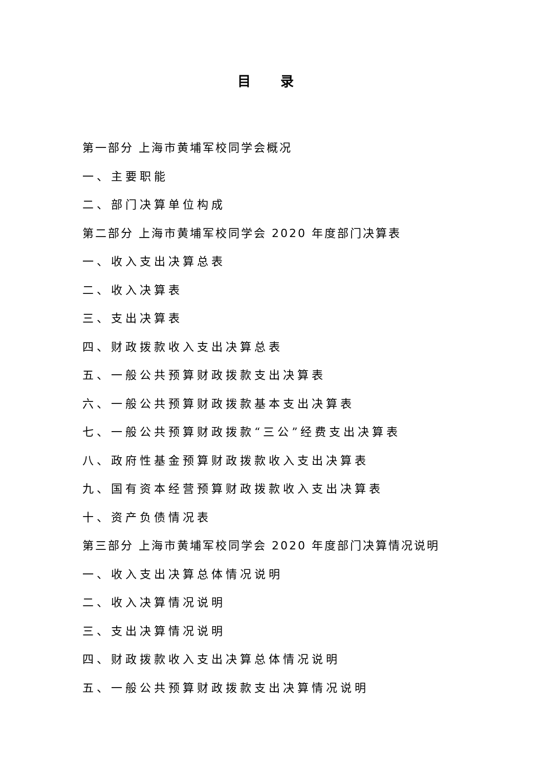目 录
第一部分 上海市黄埔军校同学会概况
一、主要职能
二、部门决算单位构成
第二部分 上海市黄埔军校同学会 2020 年度部门决算表
一、收入支出决算总表
二、收入决算表
三、支出决算表
四、财政拨款收入支出决算总表
五、一般公共预算财政拨款支出决算表
六、一般公共预算财政拨款基本支出决算表
七、一般公共预算财政拨款“三公”经费支出决算表
八、政府性基金预算财政拨款收入支出决算表
九、国有资本经营预算财政拨款收入支出决算表
十、资产负债情况表
第三部分 上海市黄埔军校同学会 2020 年度部门决算情况说明
一、收入支出决算总体情况说明
二、收入决算情况说明
三、支出决算情况说明
四、财政拨款收入支出决算总体情况说明
五、一般公共预算财政拨款支出决算情况说明